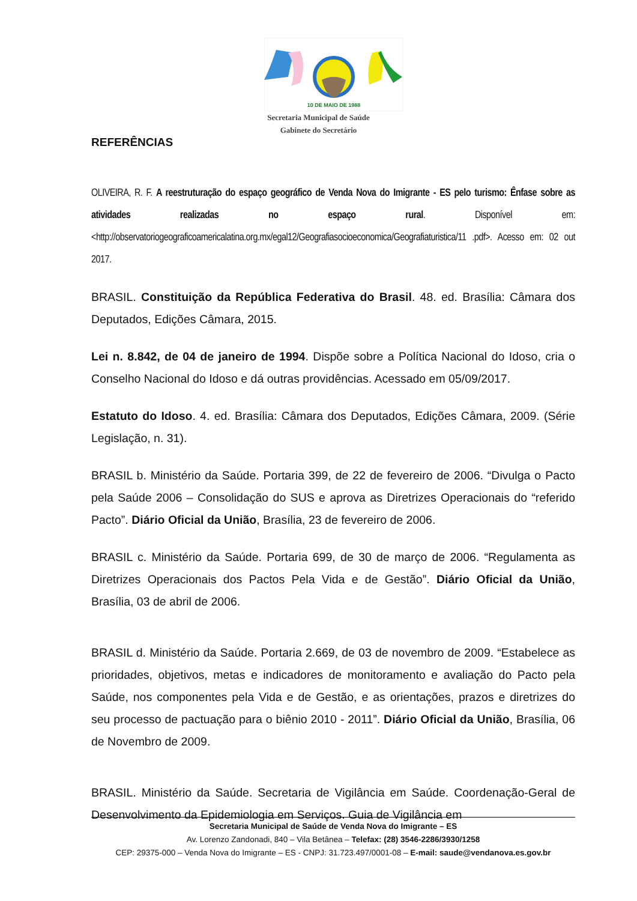10 DE MAIO DE 1988
Secretaria Municipal de Saúde
Gabinete do Secretário
REFERÊNCIAS
OLIVEIRA, R. F. A reestruturação do espaço geográfico de Venda Nova do Imigrante - ES pelo turismo: Ênfase sobre as atividades realizadas no espaço rural. Disponível em: <http://observatoriogeograficoamericalatina.org.mx/egal12/Geografiasocioeconomica/Geografiaturistica/11 .pdf>. Acesso em: 02 out 2017.
BRASIL. Constituição da República Federativa do Brasil. 48. ed. Brasília: Câmara dos Deputados, Edições Câmara, 2015.
Lei n. 8.842, de 04 de janeiro de 1994. Dispõe sobre a Política Nacional do Idoso, cria o Conselho Nacional do Idoso e dá outras providências. Acessado em 05/09/2017.
Estatuto do Idoso. 4. ed. Brasília: Câmara dos Deputados, Edições Câmara, 2009. (Série Legislação, n. 31).
BRASIL b. Ministério da Saúde. Portaria 399, de 22 de fevereiro de 2006. “Divulga o Pacto pela Saúde 2006 – Consolidação do SUS e aprova as Diretrizes Operacionais do “referido Pacto”. Diário Oficial da União, Brasília, 23 de fevereiro de 2006.
BRASIL c. Ministério da Saúde. Portaria 699, de 30 de março de 2006. “Regulamenta as Diretrizes Operacionais dos Pactos Pela Vida e de Gestão”. Diário Oficial da União, Brasília, 03 de abril de 2006.
BRASIL d. Ministério da Saúde. Portaria 2.669, de 03 de novembro de 2009. “Estabelece as prioridades, objetivos, metas e indicadores de monitoramento e avaliação do Pacto pela Saúde, nos componentes pela Vida e de Gestão, e as orientações, prazos e diretrizes do seu processo de pactuação para o biênio 2010 - 2011”. Diário Oficial da União, Brasília, 06 de Novembro de 2009.
BRASIL. Ministério da Saúde. Secretaria de Vigilância em Saúde. Coordenação-Geral de Desenvolvimento da Epidemiologia em Serviços. Guia de Vigilância em
Secretaria Municipal de Saúde de Venda Nova do Imigrante – ES
Av. Lorenzo Zandonadi, 840 – Vila Betânea – Telefax: (28) 3546-2286/3930/1258
CEP: 29375-000 – Venda Nova do Imigrante – ES - CNPJ: 31.723.497/0001-08 – E-mail: saude@vendanova.es.gov.br